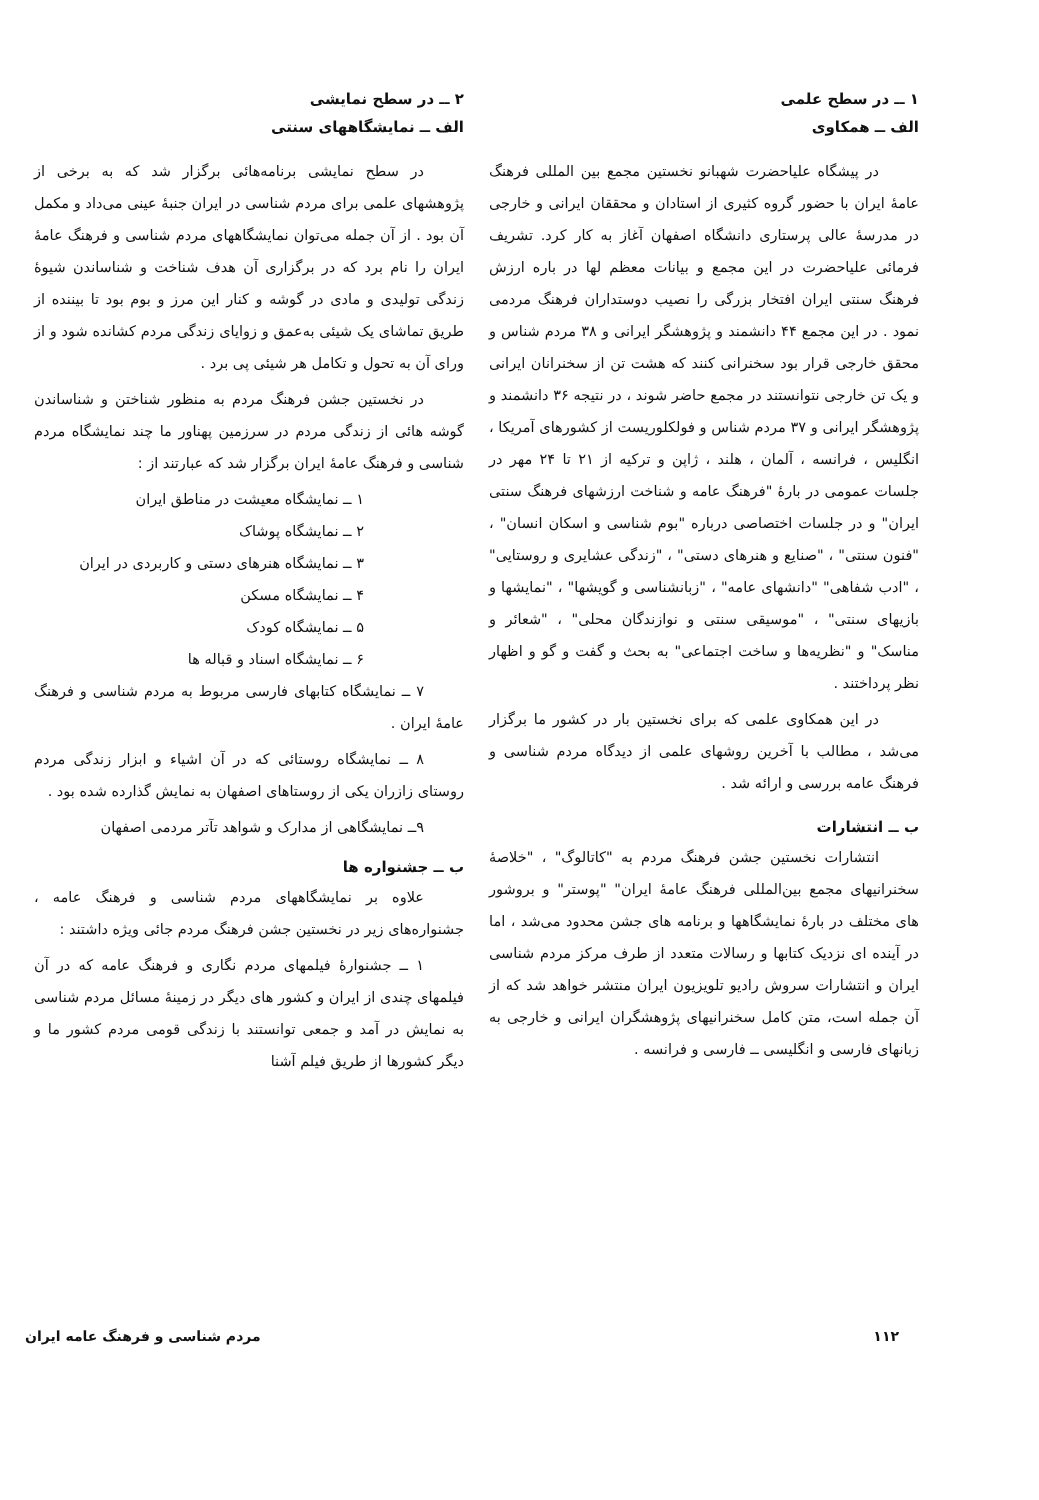۱ ــ در سطح علمی
الف ــ همکاوی
در پیشگاه علیاحضرت شهبانو نخستین مجمع بین المللی فرهنگ عامهٔ ایران با حضور گروه کثیری از استادان و محققان ایرانی و خارجی در مدرسهٔ عالی پرستاری دانشگاه اصفهان آغاز به کار کرد. تشریف فرمائی علیاحضرت در این مجمع و بیانات معظم لها در باره ارزش فرهنگ سنتی ایران افتخار بزرگی را نصیب دوستداران فرهنگ مردمی نمود . در این مجمع ۴۴ دانشمند و پژوهشگر ایرانی و ۳۸ مردم شناس و محقق خارجی قرار بود سخنرانی کنند که هشت تن از سخنرانان ایرانی و یک تن خارجی نتوانستند در مجمع حاضر شوند ، در نتیجه ۳۶ دانشمند و پژوهشگر ایرانی و ۳۷ مردم شناس و فولکلوریست از کشورهای آمریکا ، انگلیس ، فرانسه ، آلمان ، هلند ، ژاپن و ترکیه از ۲۱ تا ۲۴ مهر در جلسات عمومی در بارهٔ "فرهنگ عامه و شناخت ارزشهای فرهنگ سنتی ایران" و در جلسات اختصاصی درباره "بوم شناسی و اسکان انسان" ، "فنون سنتی" ، "صنایع و هنرهای دستی" ، "زندگی عشایری و روستایی" ، "ادب شفاهی" "دانشهای عامه" ، "زبانشناسی و گویشها" ، "نمایشها و بازیهای سنتی" ، "موسیقی سنتی و نوازندگان محلی" ، "شعائر و مناسک" و "نظریه‌ها و ساخت اجتماعی" به بحث و گفت و گو و اظهار نظر پرداختند .
در این همکاوی علمی که برای نخستین بار در کشور ما برگزار می‌شد ، مطالب با آخرین روشهای علمی از دیدگاه مردم شناسی و فرهنگ عامه بررسی و ارائه شد .
ب ــ انتشارات
انتشارات نخستین جشن فرهنگ مردم به "کاتالوگ" ، "خلاصهٔ سخنرانیهای مجمع بین‌المللی فرهنگ عامهٔ ایران" "پوستر" و بروشور های مختلف در بارهٔ نمایشگاهها و برنامه های جشن محدود می‌شد ، اما در آینده ای نزدیک کتابها و رسالات متعدد از طرف مرکز مردم شناسی ایران و انتشارات سروش رادیو تلویزیون ایران منتشر خواهد شد که از آن جمله است، متن کامل سخنرانیهای پژوهشگران ایرانی و خارجی به زبانهای فارسی و انگلیسی ــ فارسی و فرانسه .
۲ ــ در سطح نمایشی
الف ــ نمایشگاههای سنتی
در سطح نمایشی برنامه‌هائی برگزار شد که به برخی از پژوهشهای علمی برای مردم شناسی در ایران جنبهٔ عینی می‌داد و مکمل آن بود . از آن جمله می‌توان نمایشگاههای مردم شناسی و فرهنگ عامهٔ ایران را نام برد که در برگزاری آن هدف شناخت و شناساندن شیوهٔ زندگی تولیدی و مادی در گوشه و کنار این مرز و بوم بود تا بیننده از طریق تماشای یک شیئی به‌عمق و زوایای زندگی مردم کشانده شود و از ورای آن به تحول و تکامل هر شیئی پی برد .
در نخستین جشن فرهنگ مردم به منظور شناختن و شناساندن گوشه هائی از زندگی مردم در سرزمین پهناور ما چند نمایشگاه مردم شناسی و فرهنگ عامهٔ ایران برگزار شد که عبارتند از :
۱ ــ نمایشگاه معیشت در مناطق ایران
۲ ــ نمایشگاه پوشاک
۳ ــ نمایشگاه هنرهای دستی و کاربردی در ایران
۴ ــ نمایشگاه مسکن
۵ ــ نمایشگاه کودک
۶ ــ نمایشگاه اسناد و قباله ها
۷ ــ نمایشگاه کتابهای فارسی مربوط به مردم شناسی و فرهنگ عامهٔ ایران .
۸ ــ نمایشگاه روستائی که در آن اشیاء و ابزار زندگی مردم روستای زازران یکی از روستاهای اصفهان به نمایش گذارده شده بود .
۹ــ نمایشگاهی از مدارک و شواهد تآتر مردمی اصفهان
ب ــ جشنواره ها
علاوه بر نمایشگاههای مردم شناسی و فرهنگ عامه ، جشنواره‌های زیر در نخستین جشن فرهنگ مردم جائی ویژه داشتند :
۱ ــ جشنوارهٔ فیلمهای مردم نگاری و فرهنگ عامه که در آن فیلمهای چندی از ایران و کشور های دیگر در زمینهٔ مسائل مردم شناسی به نمایش در آمد و جمعی توانستند با زندگی قومی مردم کشور ما و دیگر کشورها از طریق فیلم آشنا
۱۱۲ مردم شناسی و فرهنگ عامه ایران